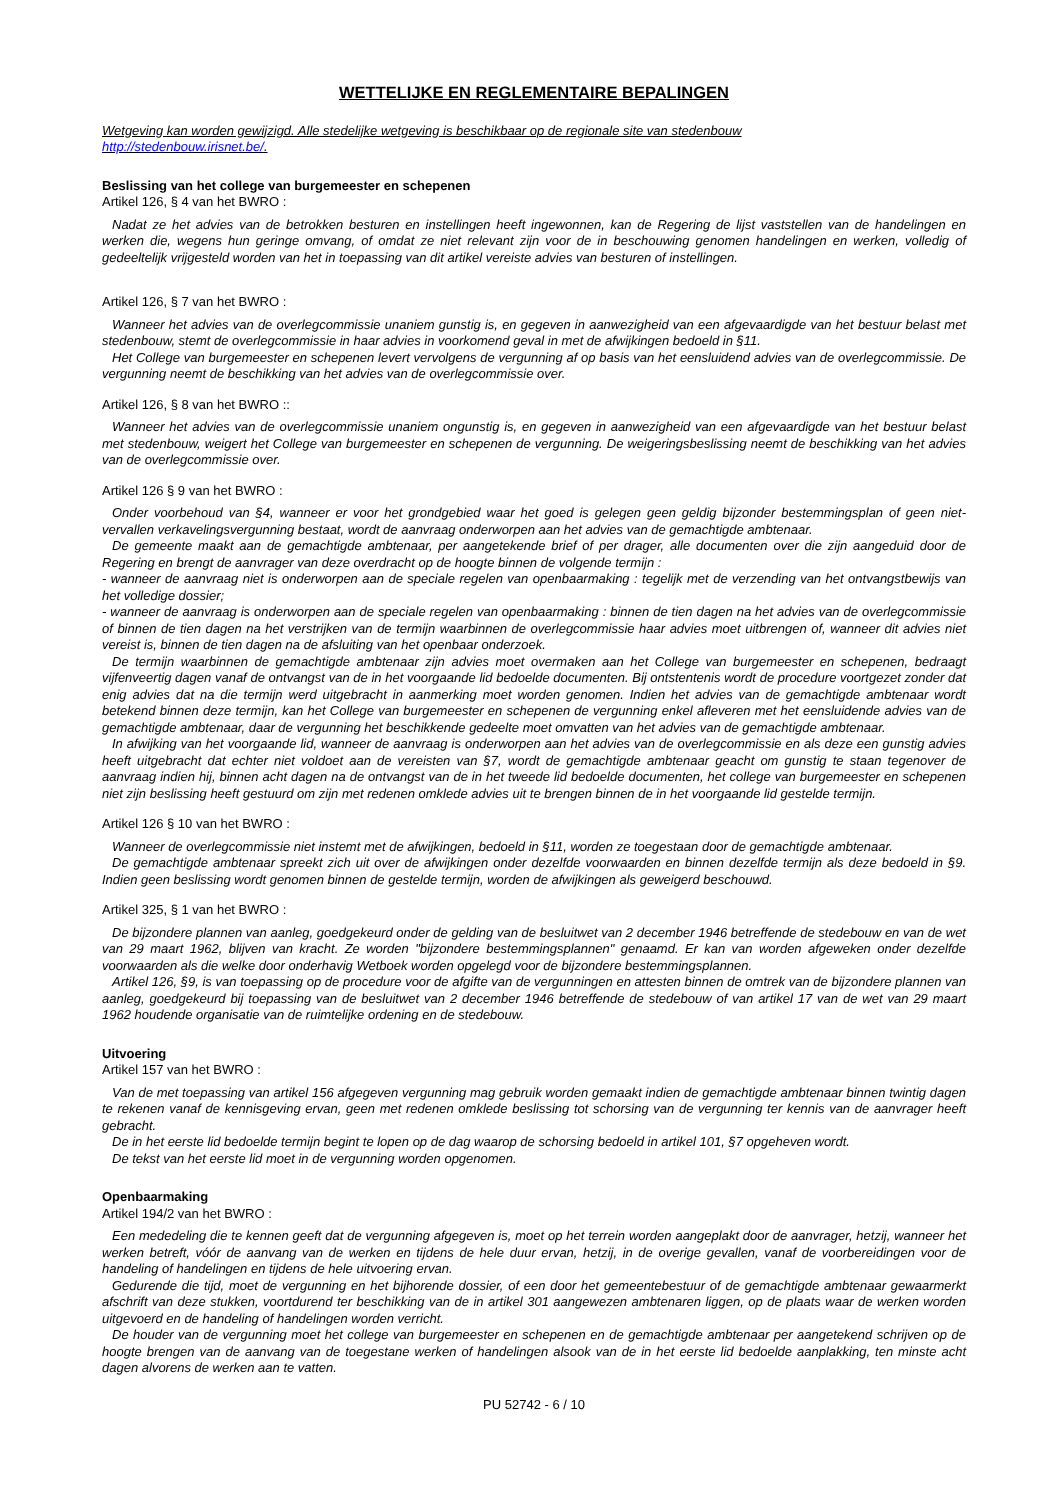WETTELIJKE EN REGLEMENTAIRE BEPALINGEN
Wetgeving kan worden gewijzigd. Alle stedelijke wetgeving is beschikbaar op de regionale site van stedenbouw
http://stedenbouw.irisnet.be/.
Beslissing van het college van burgemeester en schepenen
Artikel 126, § 4 van het BWRO :
Nadat ze het advies van de betrokken besturen en instellingen heeft ingewonnen, kan de Regering de lijst vaststellen van de handelingen en werken die, wegens hun geringe omvang, of omdat ze niet relevant zijn voor de in beschouwing genomen handelingen en werken, volledig of gedeeltelijk vrijgesteld worden van het in toepassing van dit artikel vereiste advies van besturen of instellingen.
Artikel 126, § 7 van het BWRO :
Wanneer het advies van de overlegcommissie unaniem gunstig is, en gegeven in aanwezigheid van een afgevaardigde van het bestuur belast met stedenbouw, stemt de overlegcommissie in haar advies in voorkomend geval in met de afwijkingen bedoeld in §11.
Het College van burgemeester en schepenen levert vervolgens de vergunning af op basis van het eensluidend advies van de overlegcommissie. De vergunning neemt de beschikking van het advies van de overlegcommissie over.
Artikel 126, § 8 van het BWRO ::
Wanneer het advies van de overlegcommissie unaniem ongunstig is, en gegeven in aanwezigheid van een afgevaardigde van het bestuur belast met stedenbouw, weigert het College van burgemeester en schepenen de vergunning. De weigeringsbeslissing neemt de beschikking van het advies van de overlegcommissie over.
Artikel 126 § 9 van het BWRO :
Onder voorbehoud van §4, wanneer er voor het grondgebied waar het goed is gelegen geen geldig bijzonder bestemmingsplan of geen niet-vervallen verkavelingsvergunning bestaat, wordt de aanvraag onderworpen aan het advies van de gemachtigde ambtenaar.
De gemeente maakt aan de gemachtigde ambtenaar, per aangetekende brief of per drager, alle documenten over die zijn aangeduid door de Regering en brengt de aanvrager van deze overdracht op de hoogte binnen de volgende termijn :
- wanneer de aanvraag niet is onderworpen aan de speciale regelen van openbaarmaking : tegelijk met de verzending van het ontvangstbewijs van het volledige dossier;
- wanneer de aanvraag is onderworpen aan de speciale regelen van openbaarmaking : binnen de tien dagen na het advies van de overlegcommissie of binnen de tien dagen na het verstrijken van de termijn waarbinnen de overlegcommissie haar advies moet uitbrengen of, wanneer dit advies niet vereist is, binnen de tien dagen na de afsluiting van het openbaar onderzoek.
De termijn waarbinnen de gemachtigde ambtenaar zijn advies moet overmaken aan het College van burgemeester en schepenen, bedraagt vijfenveertig dagen vanaf de ontvangst van de in het voorgaande lid bedoelde documenten. Bij ontstentenis wordt de procedure voortgezet zonder dat enig advies dat na die termijn werd uitgebracht in aanmerking moet worden genomen. Indien het advies van de gemachtigde ambtenaar wordt betekend binnen deze termijn, kan het College van burgemeester en schepenen de vergunning enkel afleveren met het eensluidende advies van de gemachtigde ambtenaar, daar de vergunning het beschikkende gedeelte moet omvatten van het advies van de gemachtigde ambtenaar.
In afwijking van het voorgaande lid, wanneer de aanvraag is onderworpen aan het advies van de overlegcommissie en als deze een gunstig advies heeft uitgebracht dat echter niet voldoet aan de vereisten van §7, wordt de gemachtigde ambtenaar geacht om gunstig te staan tegenover de aanvraag indien hij, binnen acht dagen na de ontvangst van de in het tweede lid bedoelde documenten, het college van burgemeester en schepenen niet zijn beslissing heeft gestuurd om zijn met redenen omklede advies uit te brengen binnen de in het voorgaande lid gestelde termijn.
Artikel 126 § 10 van het BWRO :
Wanneer de overlegcommissie niet instemt met de afwijkingen, bedoeld in §11, worden ze toegestaan door de gemachtigde ambtenaar.
De gemachtigde ambtenaar spreekt zich uit over de afwijkingen onder dezelfde voorwaarden en binnen dezelfde termijn als deze bedoeld in §9. Indien geen beslissing wordt genomen binnen de gestelde termijn, worden de afwijkingen als geweigerd beschouwd.
Artikel 325, § 1 van het BWRO :
De bijzondere plannen van aanleg, goedgekeurd onder de gelding van de besluitwet van 2 december 1946 betreffende de stedebouw en van de wet van 29 maart 1962, blijven van kracht. Ze worden "bijzondere bestemmingsplannen" genaamd. Er kan van worden afgeweken onder dezelfde voorwaarden als die welke door onderhavig Wetboek worden opgelegd voor de bijzondere bestemmingsplannen.
Artikel 126, §9, is van toepassing op de procedure voor de afgifte van de vergunningen en attesten binnen de omtrek van de bijzondere plannen van aanleg, goedgekeurd bij toepassing van de besluitwet van 2 december 1946 betreffende de stedebouw of van artikel 17 van de wet van 29 maart 1962 houdende organisatie van de ruimtelijke ordening en de stedebouw.
Uitvoering
Artikel 157 van het BWRO :
Van de met toepassing van artikel 156 afgegeven vergunning mag gebruik worden gemaakt indien de gemachtigde ambtenaar binnen twintig dagen te rekenen vanaf de kennisgeving ervan, geen met redenen omklede beslissing tot schorsing van de vergunning ter kennis van de aanvrager heeft gebracht.
De in het eerste lid bedoelde termijn begint te lopen op de dag waarop de schorsing bedoeld in artikel 101, §7 opgeheven wordt.
De tekst van het eerste lid moet in de vergunning worden opgenomen.
Openbaarmaking
Artikel 194/2 van het BWRO :
Een mededeling die te kennen geeft dat de vergunning afgegeven is, moet op het terrein worden aangeplakt door de aanvrager, hetzij, wanneer het werken betreft, vóór de aanvang van de werken en tijdens de hele duur ervan, hetzij, in de overige gevallen, vanaf de voorbereidingen voor de handeling of handelingen en tijdens de hele uitvoering ervan.
Gedurende die tijd, moet de vergunning en het bijhorende dossier, of een door het gemeentebestuur of de gemachtigde ambtenaar gewaarmerkt afschrift van deze stukken, voortdurend ter beschikking van de in artikel 301 aangewezen ambtenaren liggen, op de plaats waar de werken worden uitgevoerd en de handeling of handelingen worden verricht.
De houder van de vergunning moet het college van burgemeester en schepenen en de gemachtigde ambtenaar per aangetekend schrijven op de hoogte brengen van de aanvang van de toegestane werken of handelingen alsook van de in het eerste lid bedoelde aanplakking, ten minste acht dagen alvorens de werken aan te vatten.
PU 52742 - 6 / 10